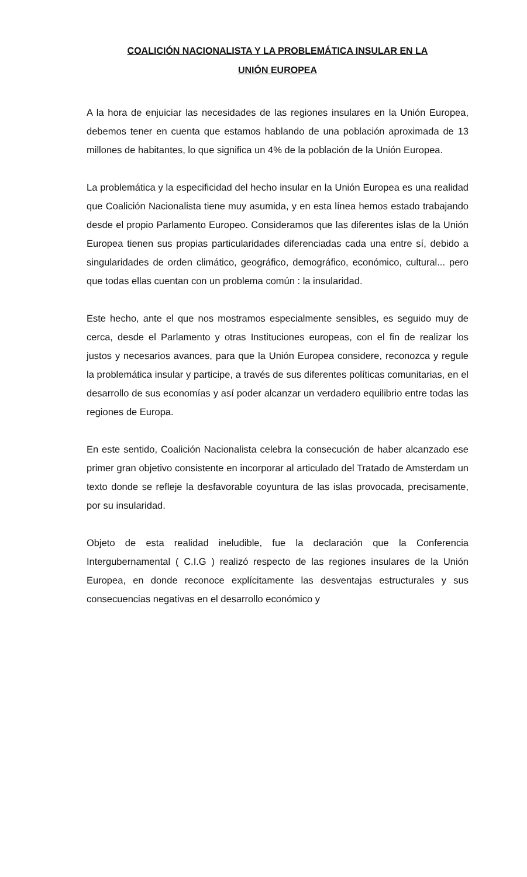COALICIÓN NACIONALISTA Y LA PROBLEMÁTICA INSULAR EN LA
UNIÓN EUROPEA
A la hora de enjuiciar las necesidades de las regiones insulares en la Unión Europea, debemos tener en cuenta que estamos hablando de una población aproximada de 13 millones de habitantes, lo que significa un 4% de la población de la Unión Europea.
La problemática y la especificidad del hecho insular en la Unión Europea es una realidad que Coalición Nacionalista tiene muy asumida, y en esta línea hemos estado trabajando desde el propio Parlamento Europeo. Consideramos que las diferentes islas de la Unión Europea tienen sus propias particularidades diferenciadas cada una entre sí, debido a singularidades de orden climático, geográfico, demográfico, económico, cultural... pero que todas ellas cuentan con un problema común : la insularidad.
Este hecho, ante el que nos mostramos especialmente sensibles, es seguido muy de cerca, desde el Parlamento y otras Instituciones europeas, con el fin de realizar los justos y necesarios avances, para que la Unión Europea considere, reconozca y regule la problemática insular y participe, a través de sus diferentes políticas comunitarias, en el desarrollo de sus economías y así poder alcanzar un verdadero equilibrio entre todas las regiones de Europa.
En este sentido, Coalición Nacionalista celebra la consecución de haber alcanzado ese primer gran objetivo consistente en incorporar al articulado del Tratado de Amsterdam un texto donde se refleje la desfavorable coyuntura de las islas provocada, precisamente, por su insularidad.
Objeto de esta realidad ineludible, fue la declaración que la Conferencia Intergubernamental ( C.I.G ) realizó respecto de las regiones insulares de la Unión Europea, en donde reconoce explícitamente las desventajas estructurales y sus consecuencias negativas en el desarrollo económico y